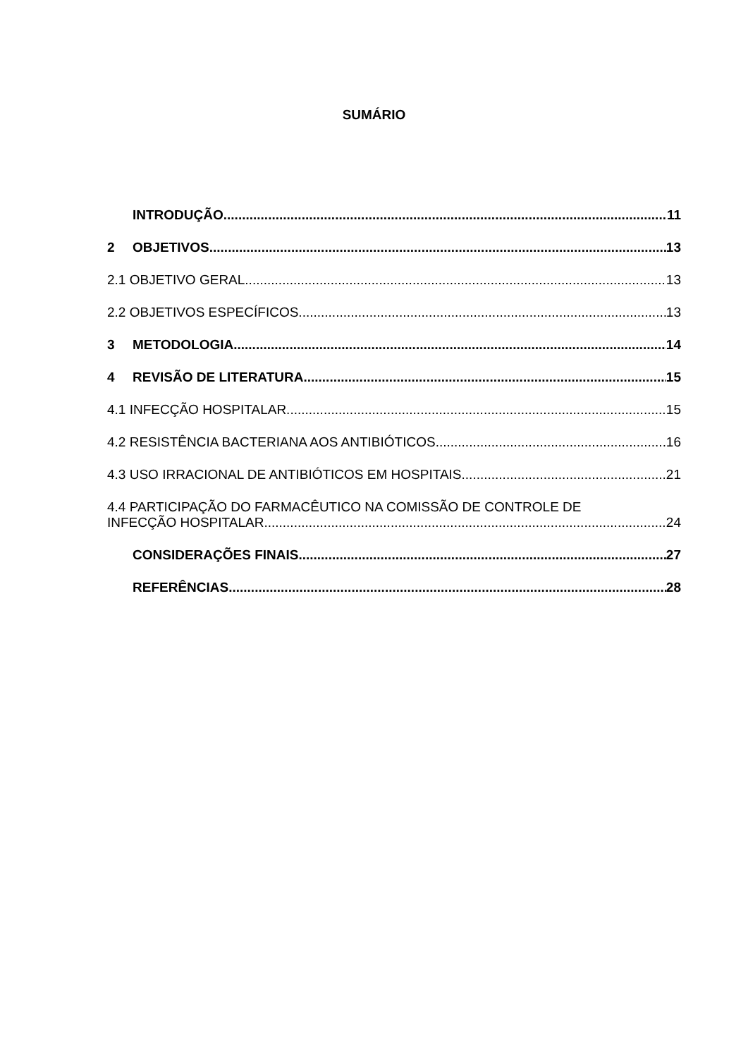SUMÁRIO
INTRODUÇÃO 11
2 OBJETIVOS 13
2.1 OBJETIVO GERAL 13
2.2 OBJETIVOS ESPECÍFICOS 13
3 METODOLOGIA 14
4 REVISÃO DE LITERATURA 15
4.1 INFECÇÃO HOSPITALAR 15
4.2 RESISTÊNCIA BACTERIANA AOS ANTIBIÓTICOS 16
4.3 USO IRRACIONAL DE ANTIBIÓTICOS EM HOSPITAIS 21
4.4 PARTICIPAÇÃO DO FARMACÊUTICO NA COMISSÃO DE CONTROLE DE
INFECÇÃO HOSPITALAR 24
CONSIDERAÇÕES FINAIS 27
REFERÊNCIAS 28